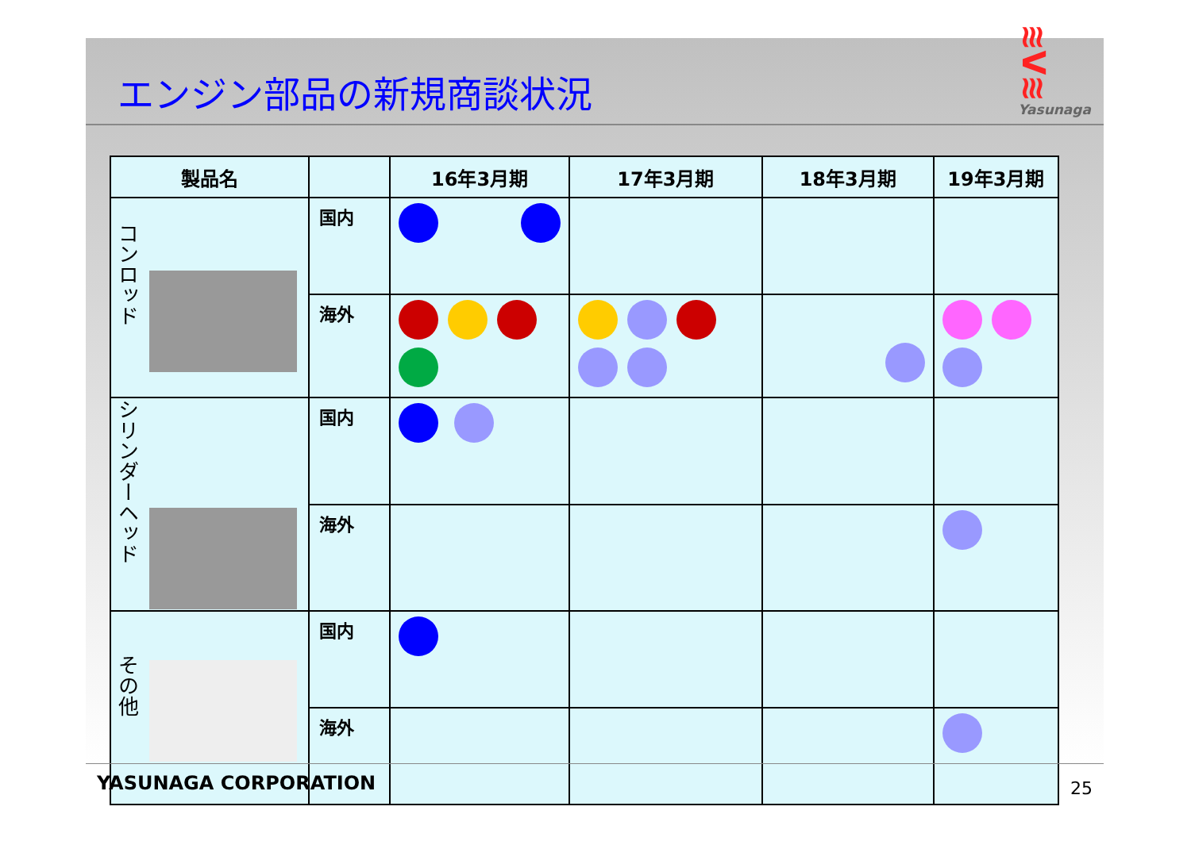エンジン部品の新規商談状況
≋V≋
Yasunaga
| 製品名 | | 16年3月期 | 17年3月期 | 18年3月期 | 19年3月期 |
| --- | --- | --- | --- | --- | --- |
| コンロッド | 国内 | | | | |
| | 海外 | | | | |
| シリンダーヘッド | 国内 | | | | |
| | 海外 | | | | |
| その他 | 国内 | | | | |
| | 海外 | | | | |
YASUNAGA CORPORATION 25